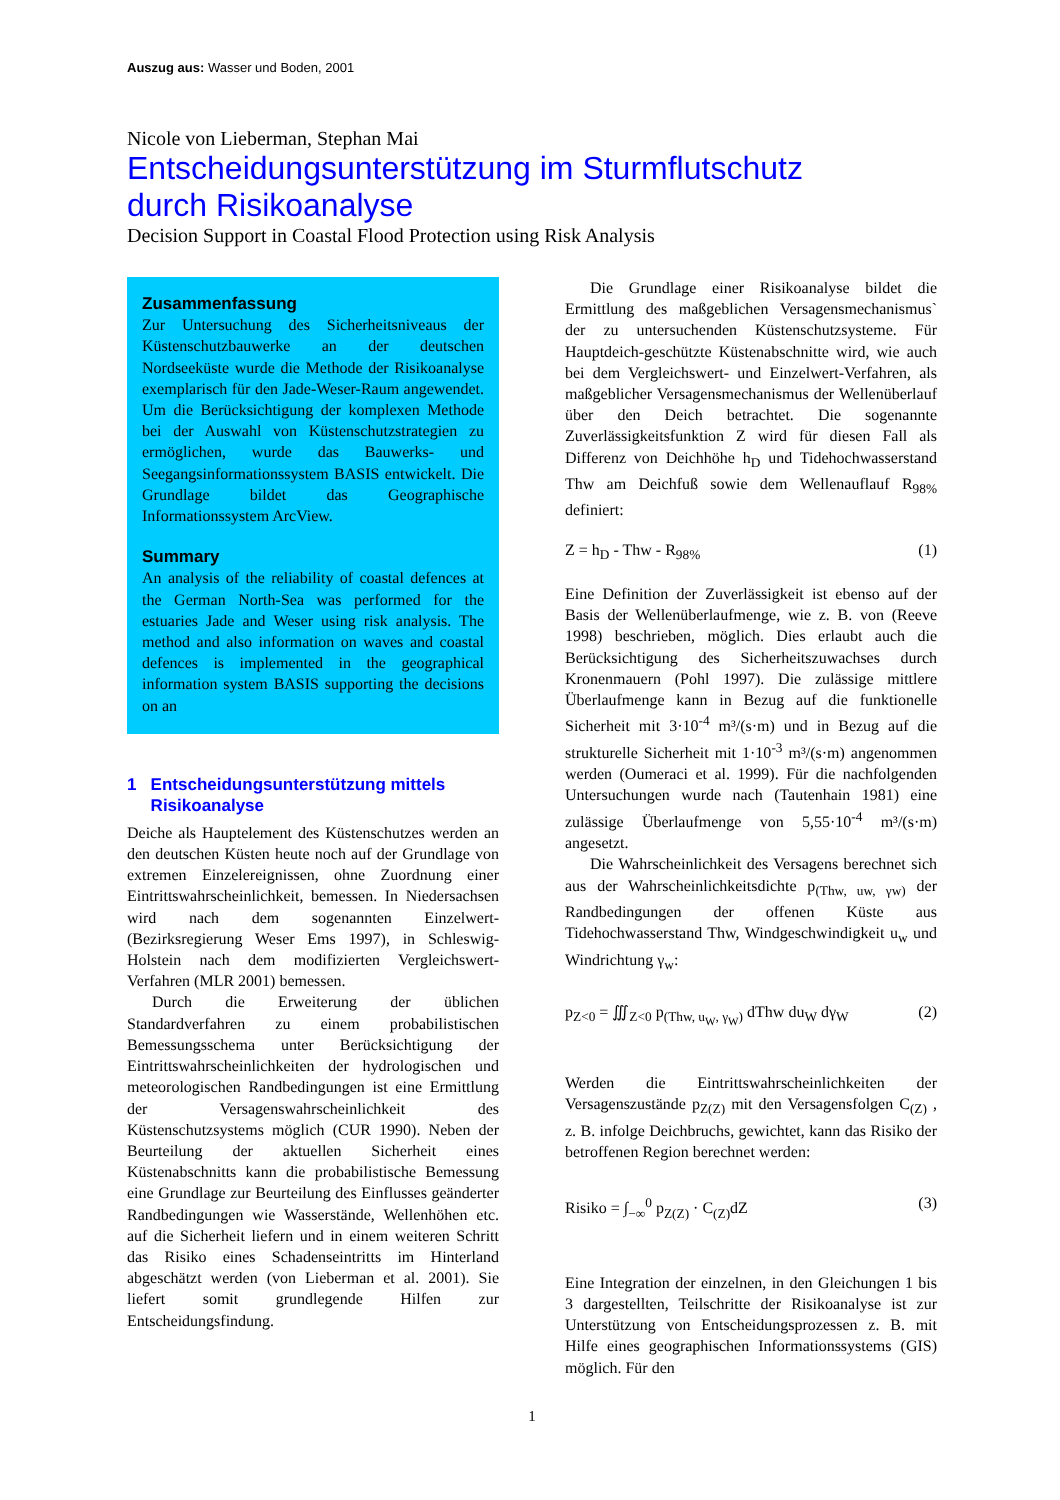Auszug aus: Wasser und Boden, 2001
Nicole von Lieberman, Stephan Mai
Entscheidungsunterstützung im Sturmflutschutz
durch Risikoanalyse
Decision Support in Coastal Flood Protection using Risk Analysis
Zusammenfassung
Zur Untersuchung des Sicherheitsniveaus der Küstenschutzbauwerke an der deutschen Nordseeküste wurde die Methode der Risikoanalyse exemplarisch für den Jade-Weser-Raum angewendet. Um die Berücksichtigung der komplexen Methode bei der Auswahl von Küstenschutzstrategien zu ermöglichen, wurde das Bauwerks- und Seegangsinformationssystem BASIS entwickelt. Die Grundlage bildet das Geographische Informationssystem ArcView.
Summary
An analysis of the reliability of coastal defences at the German North-Sea was performed for the estuaries Jade and Weser using risk analysis. The method and also information on waves and coastal defences is implemented in the geographical information system BASIS supporting the decisions on an
1 Entscheidungsunterstützung mittels
Risikoanalyse
Deiche als Hauptelement des Küstenschutzes werden an den deutschen Küsten heute noch auf der Grundlage von extremen Einzelereignissen, ohne Zuordnung einer Eintrittswahrscheinlichkeit, bemessen. In Niedersachsen wird nach dem sogenannten Einzelwert- (Bezirksregierung Weser Ems 1997), in Schleswig-Holstein nach dem modifizierten Vergleichswert-Verfahren (MLR 2001) bemessen.
Durch die Erweiterung der üblichen Standardverfahren zu einem probabilistischen Bemessungsschema unter Berücksichtigung der Eintrittswahrscheinlichkeiten der hydrologischen und meteorologischen Randbedingungen ist eine Ermittlung der Versagenswahrscheinlichkeit des Küstenschutzsystems möglich (CUR 1990). Neben der Beurteilung der aktuellen Sicherheit eines Küstenabschnitts kann die probabilistische Bemessung eine Grundlage zur Beurteilung des Einflusses geänderter Randbedingungen wie Wasserstände, Wellenhöhen etc. auf die Sicherheit liefern und in einem weiteren Schritt das Risiko eines Schadenseintritts im Hinterland abgeschätzt werden (von Lieberman et al. 2001). Sie liefert somit grundlegende Hilfen zur Entscheidungsfindung.
Die Grundlage einer Risikoanalyse bildet die Ermittlung des maßgeblichen Versagensmechanismus` der zu untersuchenden Küstenschutzsysteme. Für Hauptdeich-geschützte Küstenabschnitte wird, wie auch bei dem Vergleichswert- und Einzelwert-Verfahren, als maßgeblicher Versagensmechanismus der Wellenüberlauf über den Deich betrachtet. Die sogenannte Zuverlässigkeitsfunktion Z wird für diesen Fall als Differenz von Deichhöhe h<sub>D</sub> und Tidehochwasserstand Thw am Deichfuß sowie dem Wellenauflauf R<sub>98%</sub> definiert:
Z = h<sub>D</sub> - Thw - R<sub>98%</sub> (1)
Eine Definition der Zuverlässigkeit ist ebenso auf der Basis der Wellenüberlaufmenge, wie z. B. von (Reeve 1998) beschrieben, möglich. Dies erlaubt auch die Berücksichtigung des Sicherheitszuwachses durch Kronenmauern (Pohl 1997). Die zulässige mittlere Überlaufmenge kann in Bezug auf die funktionelle Sicherheit mit 3·10<sup>-4</sup> m³/(s·m) und in Bezug auf die strukturelle Sicherheit mit 1·10<sup>-3</sup> m³/(s·m) angenommen werden (Oumeraci et al. 1999). Für die nachfolgenden Untersuchungen wurde nach (Tautenhain 1981) eine zulässige Überlaufmenge von 5,55·10<sup>-4</sup> m³/(s·m) angesetzt.
Die Wahrscheinlichkeit des Versagens berechnet sich aus der Wahrscheinlichkeitsdichte p<sub>(Thw, uw, γw)</sub> der Randbedingungen der offenen Küste aus Tidehochwasserstand Thw, Windgeschwindigkeit u<sub>w</sub> und Windrichtung γ<sub>w</sub>:
p<sub>Z<0</sub> = ∭<sub>Z<0</sub> p<sub>(Thw, u<sub>W</sub>, γ<sub>W</sub>)</sub> dThw du<sub>W</sub> dγ<sub>W</sub> (2)
Werden die Eintrittswahrscheinlichkeiten der Versagenszustände p<sub>Z(Z)</sub> mit den Versagensfolgen C<sub>(Z)</sub> , z. B. infolge Deichbruchs, gewichtet, kann das Risiko der betroffenen Region berechnet werden:
Risiko = ∫<sub>−∞</sub><sup>0</sup> p<sub>Z(Z)</sub> · C<sub>(Z)</sub>dZ (3)
Eine Integration der einzelnen, in den Gleichungen 1 bis 3 dargestellten, Teilschritte der Risikoanalyse ist zur Unterstützung von Entscheidungsprozessen z. B. mit Hilfe eines geographischen Informationssystems (GIS) möglich. Für den
1